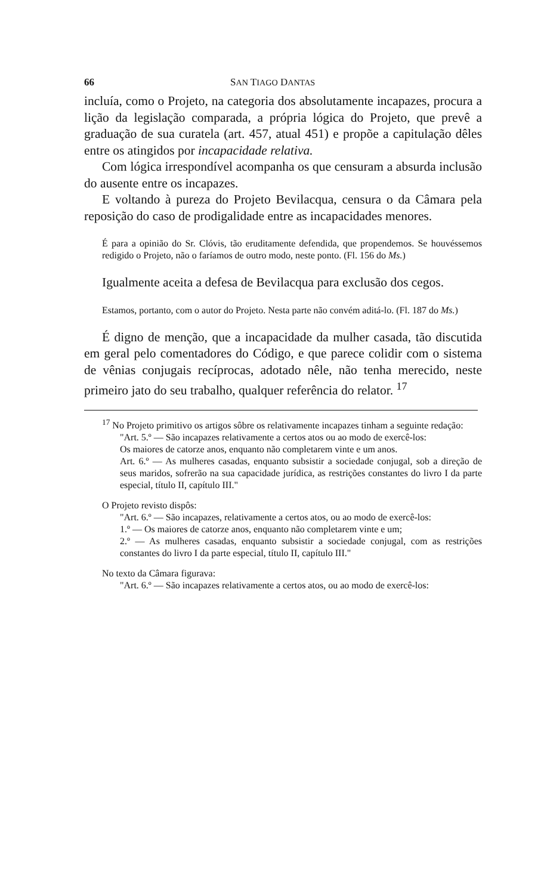66 SAN TIAGO DANTAS
incluía, como o Projeto, na categoria dos absolutamente inca­pazes, procura a lição da legislação comparada, a própria lógica do Projeto, que prevê a graduação de sua curatela (art. 457, atual 451) e propõe a capitulação dêles entre os atingidos por incapacidade relativa.
Com lógica irrespondível acompanha os que censuram a absurda inclusão do ausente entre os incapazes.
E voltando à pureza do Projeto Bevilacqua, censura o da Câ­mara pela reposição do caso de prodigalidade entre as incapa­cidades menores.
É para a opinião do Sr. Clóvis, tão eruditamente defendida, que propendemos. Se houvéssemos redigido o Projeto, não o faríamos de outro modo, neste ponto. (Fl. 156 do Ms.)
Igualmente aceita a defesa de Bevilacqua para exclusão dos cegos.
Estamos, portanto, com o autor do Projeto. Nesta parte não con­vém aditá-lo. (Fl. 187 do Ms.)
É digno de menção, que a incapacidade da mulher casada, tão discutida em geral pelo comentadores do Código, e que parece colidir com o sistema de vênias conjugais recíprocas, adotado nêle, não tenha merecido, neste primeiro jato do seu trabalho, qualquer referência do relator. <sup>17</sup>
<sup>17</sup> No Projeto primitivo os artigos sôbre os relativamente incapazes tinham a seguinte redação:
"Art. 5.º — São incapazes relativamente a certos atos ou ao modo de exercê-los:
Os maiores de catorze anos, enquanto não completarem vinte e um anos.
Art. 6.º — As mulheres casadas, enquanto subsistir a sociedade conjugal, sob a direção de seus maridos, sofrerão na sua capacidade jurídica, as restrições constantes do livro I da parte especial, título II, capítulo III."
O Projeto revisto dispôs:
"Art. 6.º — São incapazes, relativamente a certos atos, ou ao modo de exercê-los:
1.º — Os maiores de catorze anos, enquanto não completarem vinte e um;
2.º — As mulheres casadas, enquanto subsistir a sociedade conju­gal, com as restrições constantes do livro I da parte especial, título II, capítulo III."
No texto da Câmara figurava:
"Art. 6.º — São incapazes relativamente a certos atos, ou ao modo de exercê-los: